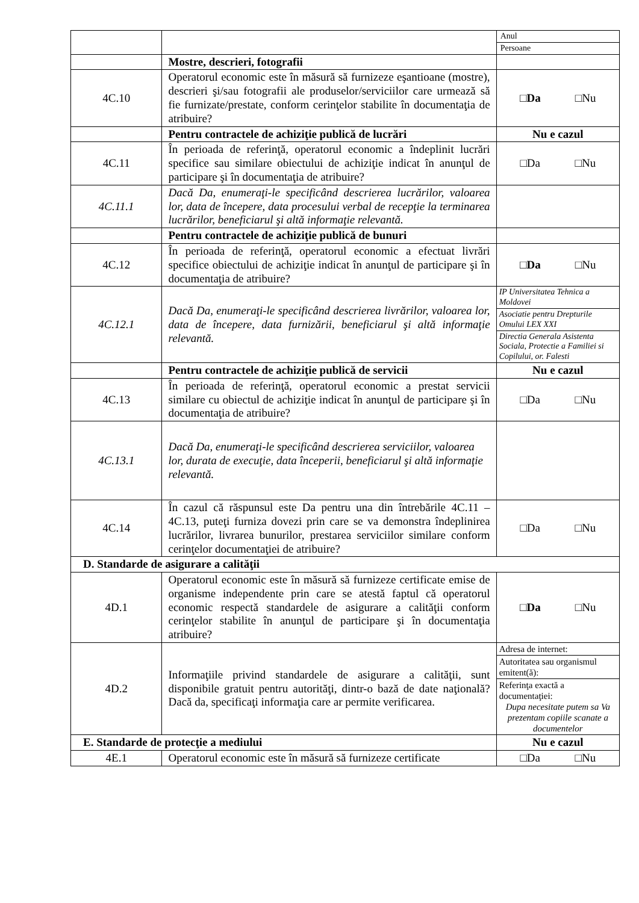| | | Anul Persoane |
| | Mostre, descrieri, fotografii | |
| 4C.10 | Operatorul economic este în măsură să furnizeze eşantioane (mostre), descrieri şi/sau fotografii ale produselor/serviciilor care urmează să fie furnizate/prestate, conform cerinţelor stabilite în documentaţia de atribuire? | □ Da □Nu |
| | Pentru contractele de achiziţie publică de lucrări | Nu e cazul |
| 4C.11 | În perioada de referinţă, operatorul economic a îndeplinit lucrări specifice sau similare obiectului de achiziţie indicat în anunţul de participare şi în documentaţia de atribuire? | □Da □Nu |
| 4C.11.1 | Dacă Da, enumeraţi-le specificând descrierea lucrărilor, valoarea lor, data de începere, data procesului verbal de recepţie la terminarea lucrărilor, beneficiarul şi altă informaţie relevantă. | |
| | Pentru contractele de achiziţie publică de bunuri | |
| 4C.12 | În perioada de referinţă, operatorul economic a efectuat livrări specifice obiectului de achiziţie indicat în anunţul de participare şi în documentaţia de atribuire? | □ Da □Nu |
| 4C.12.1 | Dacă Da, enumeraţi-le specificând descrierea livrărilor, valoarea lor, data de începere, data furnizării, beneficiarul şi altă informaţie relevantă. | / IP Universitatea Tehnica a Moldovei / / Asociatie pentru Drepturile Omului LEX XXI / / Directia Generala Asistenta Sociala, Protectie a Familiei si Copilului, or. Falesti / |
| | Pentru contractele de achiziţie publică de servicii | Nu e cazul |
| 4C.13 | În perioada de referinţă, operatorul economic a prestat servicii similare cu obiectul de achiziţie indicat în anunţul de participare şi în documentaţia de atribuire? | □Da □Nu |
| 4C.13.1 | Dacă Da, enumeraţi-le specificând descrierea serviciilor, valoarea lor, durata de execuţie, data începerii, beneficiarul şi altă informaţie relevantă. | |
| 4C.14 | În cazul că răspunsul este Da pentru una din întrebările 4C.11 – 4C.13, puteţi furniza dovezi prin care se va demonstra îndeplinirea lucrărilor, livrarea bunurilor, prestarea serviciilor similare conform cerinţelor documentaţiei de atribuire? | □Da □Nu |
| D. Standarde de asigurare a calităţii | | |
| 4D.1 | Operatorul economic este în măsură să furnizeze certificate emise de organisme independente prin care se atestă faptul că operatorul economic respectă standardele de asigurare a calităţii conform cerinţelor stabilite în anunţul de participare şi în documentaţia atribuire? | □ Da □Nu |
| 4D.2 | Informaţiile privind standardele de asigurare a calităţii, sunt disponibile gratuit pentru autorităţi, dintr-o bază de date naţională? Dacă da, specificaţi informaţia care ar permite verificarea. | / Adresa de internet: / / Autoritatea sau organismul emitent(ă): / / Referinţa exactă a documentaţiei: Dupa necesitate putem sa Va prezentam copiile scanate a documentelor / |
| E. Standarde de protecţie a mediului | | Nu e cazul |
| 4E.1 | Operatorul economic este în măsură să furnizeze certificate | □Da □Nu |